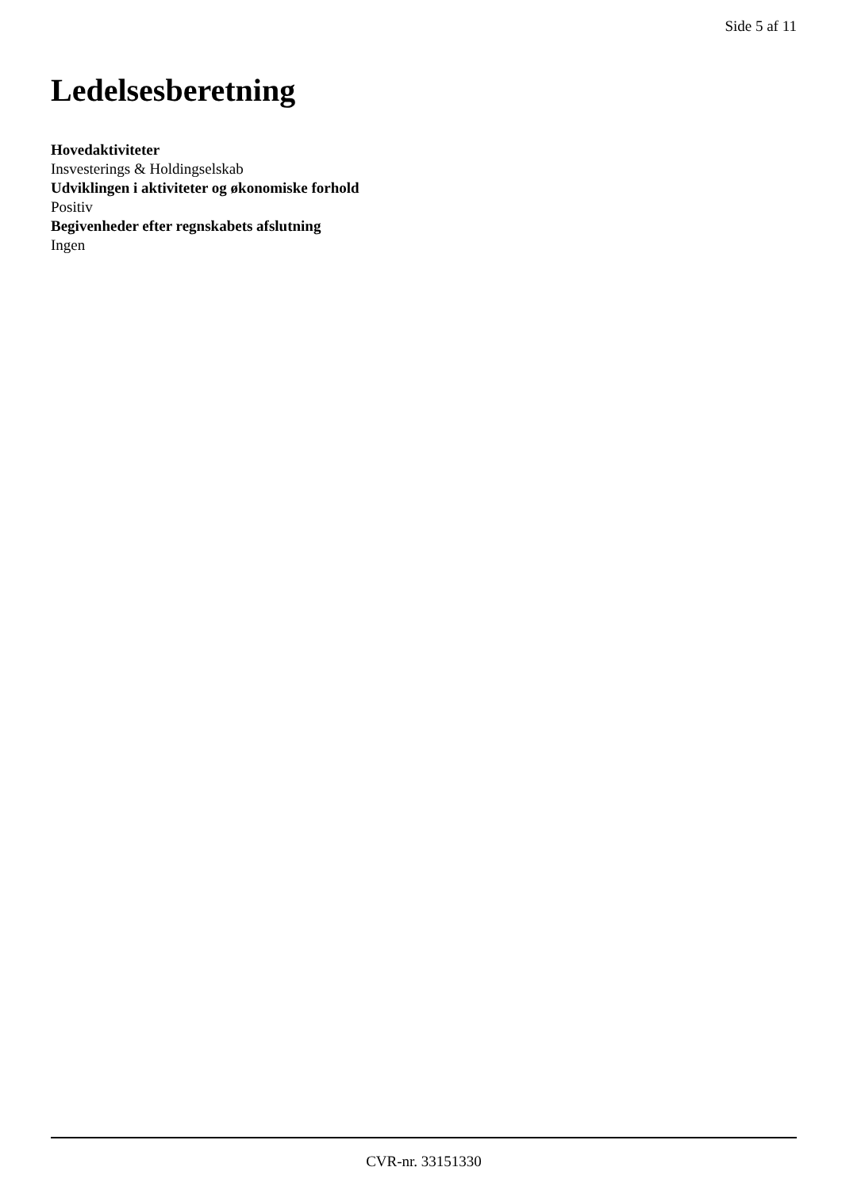Side 5 af 11
Ledelsesberetning
Hovedaktiviteter
Insvesterings & Holdingselskab
Udviklingen i aktiviteter og økonomiske forhold
Positiv
Begivenheder efter regnskabets afslutning
Ingen
CVR-nr. 33151330